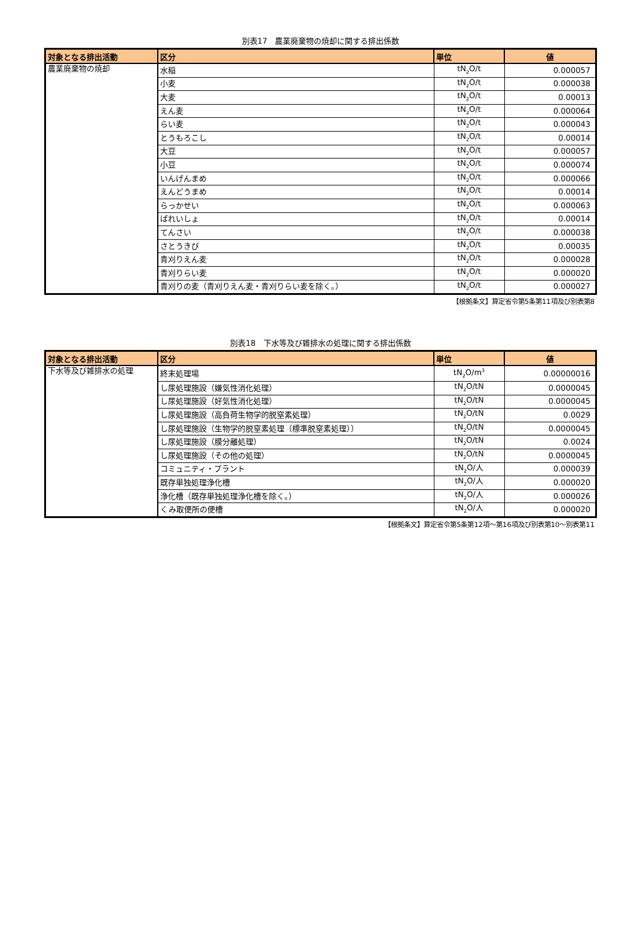別表17　農業廃棄物の焼却に関する排出係数
| 対象となる排出活動 | 区分 | 単位 | 値 |
| --- | --- | --- | --- |
| 農業廃棄物の焼却 | 水稲 | tN<sub>2</sub>O/t | 0.000057 |
| | 小麦 | tN<sub>2</sub>O/t | 0.000038 |
| | 大麦 | tN<sub>2</sub>O/t | 0.00013 |
| | えん麦 | tN<sub>2</sub>O/t | 0.000064 |
| | らい麦 | tN<sub>2</sub>O/t | 0.000043 |
| | とうもろこし | tN<sub>2</sub>O/t | 0.00014 |
| | 大豆 | tN<sub>2</sub>O/t | 0.000057 |
| | 小豆 | tN<sub>2</sub>O/t | 0.000074 |
| | いんげんまめ | tN<sub>2</sub>O/t | 0.000066 |
| | えんどうまめ | tN<sub>2</sub>O/t | 0.00014 |
| | らっかせい | tN<sub>2</sub>O/t | 0.000063 |
| | ばれいしょ | tN<sub>2</sub>O/t | 0.00014 |
| | てんさい | tN<sub>2</sub>O/t | 0.000038 |
| | さとうきび | tN<sub>2</sub>O/t | 0.00035 |
| | 青刈りえん麦 | tN<sub>2</sub>O/t | 0.000028 |
| | 青刈りらい麦 | tN<sub>2</sub>O/t | 0.000020 |
| | 青刈りの麦（青刈りえん麦・青刈りらい麦を除く。） | tN<sub>2</sub>O/t | 0.000027 |
【根拠条文】算定省令第5条第11項及び別表第8
別表18　下水等及び雑排水の処理に関する排出係数
| 対象となる排出活動 | 区分 | 単位 | 値 |
| --- | --- | --- | --- |
| 下水等及び雑排水の処理 | 終末処理場 | tN<sub>2</sub>O/m<sup>3</sup> | 0.00000016 |
| | し尿処理施設（嫌気性消化処理） | tN<sub>2</sub>O/tN | 0.0000045 |
| | し尿処理施設（好気性消化処理） | tN<sub>2</sub>O/tN | 0.0000045 |
| | し尿処理施設（高負荷生物学的脱窒素処理） | tN<sub>2</sub>O/tN | 0.0029 |
| | し尿処理施設（生物学的脱窒素処理（標準脱窒素処理）） | tN<sub>2</sub>O/tN | 0.0000045 |
| | し尿処理施設（膜分離処理） | tN<sub>2</sub>O/tN | 0.0024 |
| | し尿処理施設（その他の処理） | tN<sub>2</sub>O/tN | 0.0000045 |
| | コミュニティ・プラント | tN<sub>2</sub>O/人 | 0.000039 |
| | 既存単独処理浄化槽 | tN<sub>2</sub>O/人 | 0.000020 |
| | 浄化槽（既存単独処理浄化槽を除く。） | tN<sub>2</sub>O/人 | 0.000026 |
| | くみ取便所の便槽 | tN<sub>2</sub>O/人 | 0.000020 |
【根拠条文】算定省令第5条第12項～第16項及び別表第10～別表第11